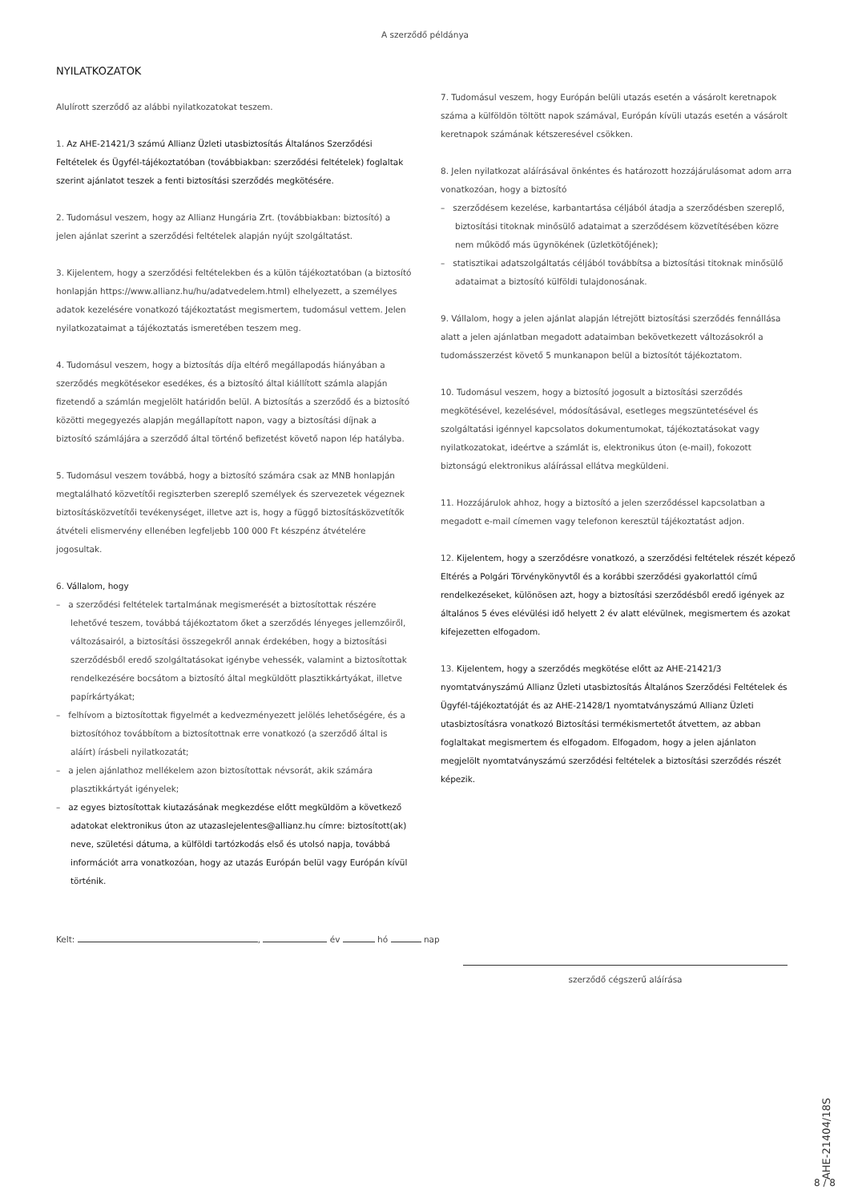A szerződő példánya
NYILATKOZATOK
Alulírott szerződő az alábbi nyilatkozatokat teszem.
1. Az AHE-21421/3 számú Allianz Üzleti utasbiztosítás Általános Szerződési Feltételek és Ügyfél-tájékoztatóban (továbbiakban: szerződési feltételek) foglaltak szerint ajánlatot teszek a fenti biztosítási szerződés megkötésére.
2. Tudomásul veszem, hogy az Allianz Hungária Zrt. (továbbiakban: biztosító) a jelen ajánlat szerint a szerződési feltételek alapján nyújt szolgáltatást.
3. Kijelentem, hogy a szerződési feltételekben és a külön tájékoztatóban (a biztosító honlapján https://www.allianz.hu/hu/adatvedelem.html) elhelyezett, a személyes adatok kezelésére vonatkozó tájékoztatást megismertem, tudomásul vettem. Jelen nyilatkozataimat a tájékoztatás ismeretében teszem meg.
4. Tudomásul veszem, hogy a biztosítás díja eltérő megállapodás hiányában a szerződés megkötésekor esedékes, és a biztosító által kiállított számla alapján fizetendő a számlán megjelölt határidőn belül. A biztosítás a szerződő és a biztosító közötti megegyezés alapján megállapított napon, vagy a biztosítási díjnak a biztosító számlájára a szerződő által történő befizetést követő napon lép hatályba.
5. Tudomásul veszem továbbá, hogy a biztosító számára csak az MNB honlapján megtalálható közvetítői regiszterben szereplő személyek és szervezetek végeznek biztosításközvetítői tevékenységet, illetve azt is, hogy a függő biztosításközvetítők átvételi elismervény ellenében legfeljebb 100 000 Ft készpénz átvételére jogosultak.
6. Vállalom, hogy
– a szerződési feltételek tartalmának megismerését a biztosítottak részére lehetővé teszem, továbbá tájékoztatom őket a szerződés lényeges jellemzőiről, változásairól, a biztosítási összegekről annak érdekében, hogy a biztosítási szerződésből eredő szolgáltatásokat igénybe vehessék, valamint a biztosítottak rendelkezésére bocsátom a biztosító által megküldött plasztikkártyákat, illetve papírkártyákat;
– felhívom a biztosítottak figyelmét a kedvezményezett jelölés lehetőségére, és a biztosítóhoz továbbítom a biztosítottnak erre vonatkozó (a szerződő által is aláírt) írásbeli nyilatkozatát;
– a jelen ajánlathoz mellékelem azon biztosítottak névsorát, akik számára plasztikkártyát igényelek;
– az egyes biztosítottak kiutazásának megkezdése előtt megküldöm a következő adatokat elektronikus úton az utazaslejelentes@allianz.hu címre: biztosított(ak) neve, születési dátuma, a külföldi tartózkodás első és utolsó napja, továbbá információt arra vonatkozóan, hogy az utazás Európán belül vagy Európán kívül történik.
7. Tudomásul veszem, hogy Európán belüli utazás esetén a vásárolt keretnapok száma a külföldön töltött napok számával, Európán kívüli utazás esetén a vásárolt keretnapok számának kétszeresével csökken.
8. Jelen nyilatkozat aláírásával önkéntes és határozott hozzájárulásomat adom arra vonatkozóan, hogy a biztosító
– szerződésem kezelése, karbantartása céljából átadja a szerződésben szereplő, biztosítási titoknak minősülő adataimat a szerződésem közvetítésében közre nem működő más ügynökének (üzletkötőjének);
– statisztikai adatszolgáltatás céljából továbbítsa a biztosítási titoknak minősülő adataimat a biztosító külföldi tulajdonosának.
9. Vállalom, hogy a jelen ajánlat alapján létrejött biztosítási szerződés fennállása alatt a jelen ajánlatban megadott adataimban bekövetkezett változásokról a tudomásszerzést követő 5 munkanapon belül a biztosítót tájékoztatom.
10. Tudomásul veszem, hogy a biztosító jogosult a biztosítási szerződés megkötésével, kezelésével, módosításával, esetleges megszüntetésével és szolgáltatási igénnyel kapcsolatos dokumentumokat, tájékoztatásokat vagy nyilatkozatokat, ideértve a számlát is, elektronikus úton (e-mail), fokozott biztonságú elektronikus aláírással ellátva megküldeni.
11. Hozzájárulok ahhoz, hogy a biztosító a jelen szerződéssel kapcsolatban a megadott e-mail címemen vagy telefonon keresztül tájékoztatást adjon.
12. Kijelentem, hogy a szerződésre vonatkozó, a szerződési feltételek részét képező Eltérés a Polgári Törvénykönyvtől és a korábbi szerződési gyakorlattól című rendelkezéseket, különösen azt, hogy a biztosítási szerződésből eredő igények az általános 5 éves elévülési idő helyett 2 év alatt elévülnek, megismertem és azokat kifejezetten elfogadom.
13. Kijelentem, hogy a szerződés megkötése előtt az AHE-21421/3 nyomtatványszámú Allianz Üzleti utasbiztosítás Általános Szerződési Feltételek és Ügyfél-tájékoztatóját és az AHE-21428/1 nyomtatványszámú Allianz Üzleti utasbiztosításra vonatkozó Biztosítási termékismertetőt átvettem, az abban foglaltakat megismertem és elfogadom. Elfogadom, hogy a jelen ajánlaton megjelölt nyomtatványszámú szerződési feltételek a biztosítási szerződés részét képezik.
Kelt: , év hó nap
szerződő cégszerű aláírása
AHE-21404/18S
8 / 8